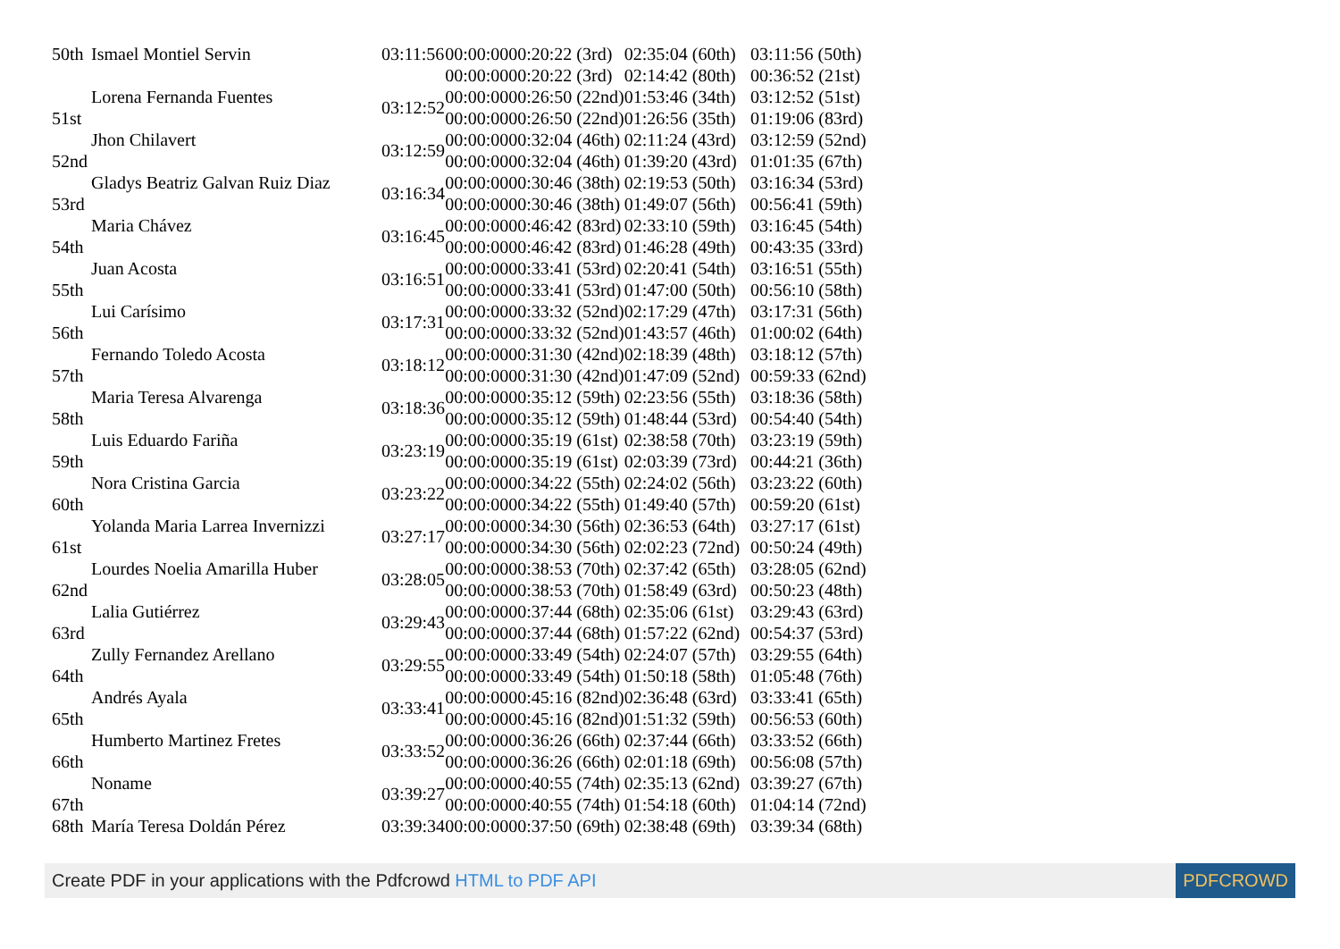| 50th | Ismael Montiel Servin | 03:11:56 | 00:00:0000:20:22 (3rd) | 02:35:04 (60th) | 03:11:56 (50th) |
| | | | 00:00:0000:20:22 (3rd) | 02:14:42 (80th) | 00:36:52 (21st) |
| 51st | Lorena Fernanda Fuentes | 03:12:52 | 00:00:0000:26:50 (22nd) | 01:53:46 (34th) | 03:12:52 (51st) |
| | | | 00:00:0000:26:50 (22nd) | 01:26:56 (35th) | 01:19:06 (83rd) |
| 52nd | Jhon Chilavert | 03:12:59 | 00:00:0000:32:04 (46th) | 02:11:24 (43rd) | 03:12:59 (52nd) |
| | | | 00:00:0000:32:04 (46th) | 01:39:20 (43rd) | 01:01:35 (67th) |
| 53rd | Gladys Beatriz Galvan Ruiz Diaz | 03:16:34 | 00:00:0000:30:46 (38th) | 02:19:53 (50th) | 03:16:34 (53rd) |
| | | | 00:00:0000:30:46 (38th) | 01:49:07 (56th) | 00:56:41 (59th) |
| 54th | Maria Chávez | 03:16:45 | 00:00:0000:46:42 (83rd) | 02:33:10 (59th) | 03:16:45 (54th) |
| | | | 00:00:0000:46:42 (83rd) | 01:46:28 (49th) | 00:43:35 (33rd) |
| 55th | Juan Acosta | 03:16:51 | 00:00:0000:33:41 (53rd) | 02:20:41 (54th) | 03:16:51 (55th) |
| | | | 00:00:0000:33:41 (53rd) | 01:47:00 (50th) | 00:56:10 (58th) |
| 56th | Lui Carísimo | 03:17:31 | 00:00:0000:33:32 (52nd) | 02:17:29 (47th) | 03:17:31 (56th) |
| | | | 00:00:0000:33:32 (52nd) | 01:43:57 (46th) | 01:00:02 (64th) |
| 57th | Fernando Toledo Acosta | 03:18:12 | 00:00:0000:31:30 (42nd) | 02:18:39 (48th) | 03:18:12 (57th) |
| | | | 00:00:0000:31:30 (42nd) | 01:47:09 (52nd) | 00:59:33 (62nd) |
| 58th | Maria Teresa Alvarenga | 03:18:36 | 00:00:0000:35:12 (59th) | 02:23:56 (55th) | 03:18:36 (58th) |
| | | | 00:00:0000:35:12 (59th) | 01:48:44 (53rd) | 00:54:40 (54th) |
| 59th | Luis Eduardo Fariña | 03:23:19 | 00:00:0000:35:19 (61st) | 02:38:58 (70th) | 03:23:19 (59th) |
| | | | 00:00:0000:35:19 (61st) | 02:03:39 (73rd) | 00:44:21 (36th) |
| 60th | Nora Cristina Garcia | 03:23:22 | 00:00:0000:34:22 (55th) | 02:24:02 (56th) | 03:23:22 (60th) |
| | | | 00:00:0000:34:22 (55th) | 01:49:40 (57th) | 00:59:20 (61st) |
| 61st | Yolanda Maria Larrea Invernizzi | 03:27:17 | 00:00:0000:34:30 (56th) | 02:36:53 (64th) | 03:27:17 (61st) |
| | | | 00:00:0000:34:30 (56th) | 02:02:23 (72nd) | 00:50:24 (49th) |
| 62nd | Lourdes Noelia Amarilla Huber | 03:28:05 | 00:00:0000:38:53 (70th) | 02:37:42 (65th) | 03:28:05 (62nd) |
| | | | 00:00:0000:38:53 (70th) | 01:58:49 (63rd) | 00:50:23 (48th) |
| 63rd | Lalia Gutiérrez | 03:29:43 | 00:00:0000:37:44 (68th) | 02:35:06 (61st) | 03:29:43 (63rd) |
| | | | 00:00:0000:37:44 (68th) | 01:57:22 (62nd) | 00:54:37 (53rd) |
| 64th | Zully Fernandez Arellano | 03:29:55 | 00:00:0000:33:49 (54th) | 02:24:07 (57th) | 03:29:55 (64th) |
| | | | 00:00:0000:33:49 (54th) | 01:50:18 (58th) | 01:05:48 (76th) |
| 65th | Andrés Ayala | 03:33:41 | 00:00:0000:45:16 (82nd) | 02:36:48 (63rd) | 03:33:41 (65th) |
| | | | 00:00:0000:45:16 (82nd) | 01:51:32 (59th) | 00:56:53 (60th) |
| 66th | Humberto Martinez Fretes | 03:33:52 | 00:00:0000:36:26 (66th) | 02:37:44 (66th) | 03:33:52 (66th) |
| | | | 00:00:0000:36:26 (66th) | 02:01:18 (69th) | 00:56:08 (57th) |
| 67th | Noname | 03:39:27 | 00:00:0000:40:55 (74th) | 02:35:13 (62nd) | 03:39:27 (67th) |
| | | | 00:00:0000:40:55 (74th) | 01:54:18 (60th) | 01:04:14 (72nd) |
| 68th | María Teresa Doldán Pérez | 03:39:34 | 00:00:0000:37:50 (69th) | 02:38:48 (69th) | 03:39:34 (68th) |
Create PDF in your applications with the Pdfcrowd HTML to PDF API PDFCROWD